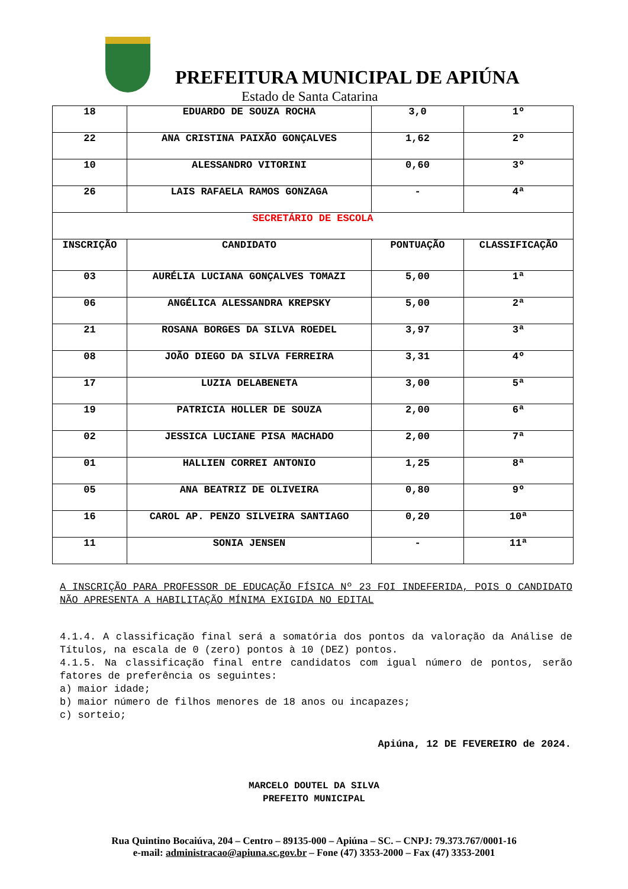PREFEITURA MUNICIPAL DE APIÚNA
Estado de Santa Catarina
| 18 | EDUARDO DE SOUZA ROCHA | 3,0 | 1º |
| 22 | ANA CRISTINA PAIXÃO GONÇALVES | 1,62 | 2º |
| 10 | ALESSANDRO VITORINI | 0,60 | 3º |
| 26 | LAIS RAFAELA RAMOS GONZAGA | - | 4ª |
| SECRETÁRIO DE ESCOLA | | | |
| INSCRIÇÃO | CANDIDATO | PONTUAÇÃO | CLASSIFICAÇÃO |
| 03 | AURÉLIA LUCIANA GONÇALVES TOMAZI | 5,00 | 1ª |
| 06 | ANGÉLICA ALESSANDRA KREPSKY | 5,00 | 2ª |
| 21 | ROSANA BORGES DA SILVA ROEDEL | 3,97 | 3ª |
| 08 | JOÃO DIEGO DA SILVA FERREIRA | 3,31 | 4º |
| 17 | LUZIA DELABENETA | 3,00 | 5ª |
| 19 | PATRICIA HOLLER DE SOUZA | 2,00 | 6ª |
| 02 | JESSICA LUCIANE PISA MACHADO | 2,00 | 7ª |
| 01 | HALLIEN CORREI ANTONIO | 1,25 | 8ª |
| 05 | ANA BEATRIZ DE OLIVEIRA | 0,80 | 9º |
| 16 | CAROL AP. PENZO SILVEIRA SANTIAGO | 0,20 | 10ª |
| 11 | SONIA JENSEN | - | 11ª |
A INSCRIÇÃO PARA PROFESSOR DE EDUCAÇÃO FÍSICA Nº 23 FOI INDEFERIDA, POIS O CANDIDATO NÃO APRESENTA A HABILITAÇÃO MÍNIMA EXIGIDA NO EDITAL
4.1.4. A classificação final será a somatória dos pontos da valoração da Análise de Títulos, na escala de 0 (zero) pontos à 10 (DEZ) pontos.
4.1.5. Na classificação final entre candidatos com igual número de pontos, serão fatores de preferência os seguintes:
a) maior idade;
b) maior número de filhos menores de 18 anos ou incapazes;
c) sorteio;
Apiúna, 12 DE FEVEREIRO de 2024.
MARCELO DOUTEL DA SILVA
PREFEITO MUNICIPAL
Rua Quintino Bocaiúva, 204 – Centro – 89135-000 – Apiúna – SC. – CNPJ: 79.373.767/0001-16
e-mail: administracao@apiuna.sc.gov.br – Fone (47) 3353-2000 – Fax (47) 3353-2001